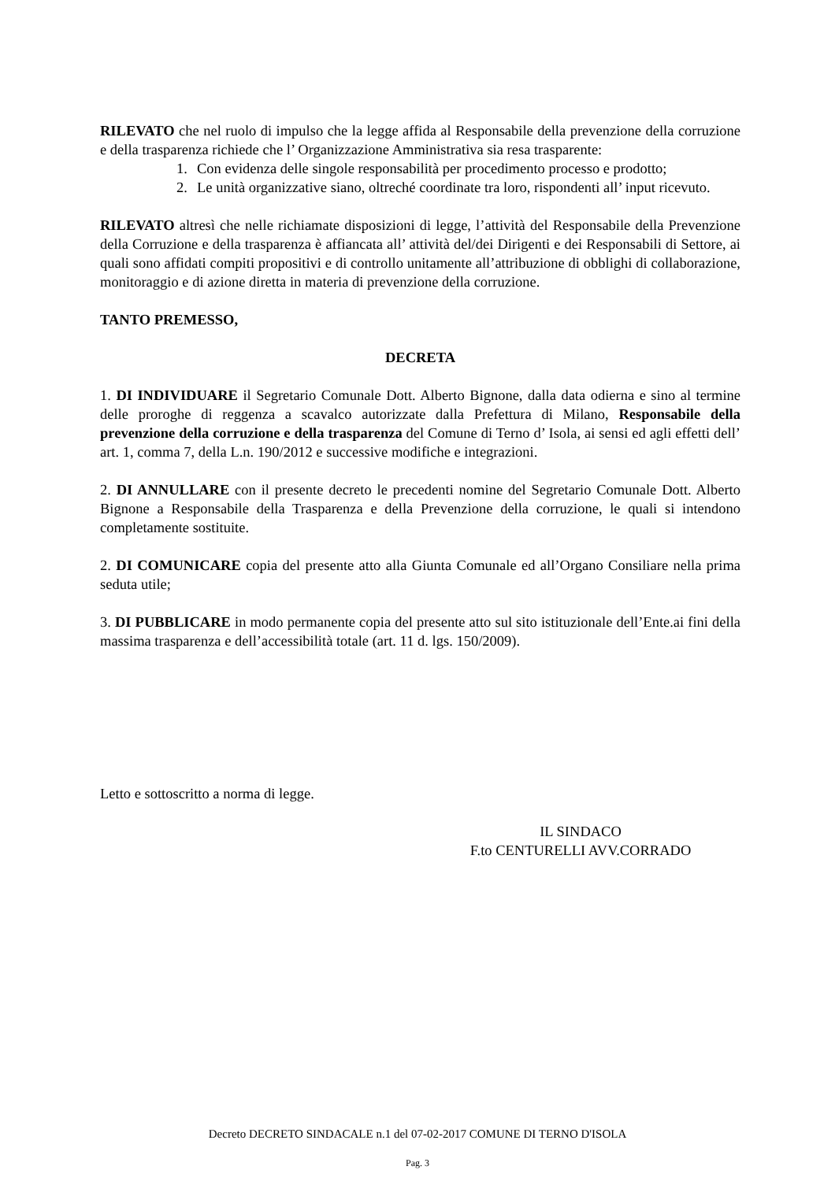RILEVATO che nel ruolo di impulso che la legge affida al Responsabile della prevenzione della corruzione e della trasparenza richiede che l’ Organizzazione Amministrativa sia resa trasparente:
1. Con evidenza delle singole responsabilità per procedimento processo e prodotto;
2. Le unità organizzative siano, oltreché coordinate tra loro, rispondenti all’ input ricevuto.
RILEVATO altresì che nelle richiamate disposizioni di legge, l’attività del Responsabile della Prevenzione della Corruzione e della trasparenza è affiancata all’ attività del/dei Dirigenti e dei Responsabili di Settore, ai quali sono affidati compiti propositivi e di controllo unitamente all’attribuzione di obblighi di collaborazione, monitoraggio e di azione diretta in materia di prevenzione della corruzione.
TANTO PREMESSO,
DECRETA
1. DI INDIVIDUARE il Segretario Comunale Dott. Alberto Bignone, dalla data odierna e sino al termine delle proroghe di reggenza a scavalco autorizzate dalla Prefettura di Milano, Responsabile della prevenzione della corruzione e della trasparenza del Comune di Terno d’ Isola, ai sensi ed agli effetti dell’ art. 1, comma 7, della L.n. 190/2012 e successive modifiche e integrazioni.
2. DI ANNULLARE con il presente decreto le precedenti nomine del Segretario Comunale Dott. Alberto Bignone a Responsabile della Trasparenza e della Prevenzione della corruzione, le quali si intendono completamente sostituite.
2. DI COMUNICARE copia del presente atto alla Giunta Comunale ed all’Organo Consiliare nella prima seduta utile;
3. DI PUBBLICARE in modo permanente copia del presente atto sul sito istituzionale dell’Ente.ai fini della massima trasparenza e dell’accessibilità totale (art. 11 d. lgs. 150/2009).
Letto e sottoscritto a norma di legge.
IL SINDACO
F.to CENTURELLI AVV.CORRADO
Decreto DECRETO SINDACALE n.1 del 07-02-2017 COMUNE DI TERNO D'ISOLA
Pag. 3